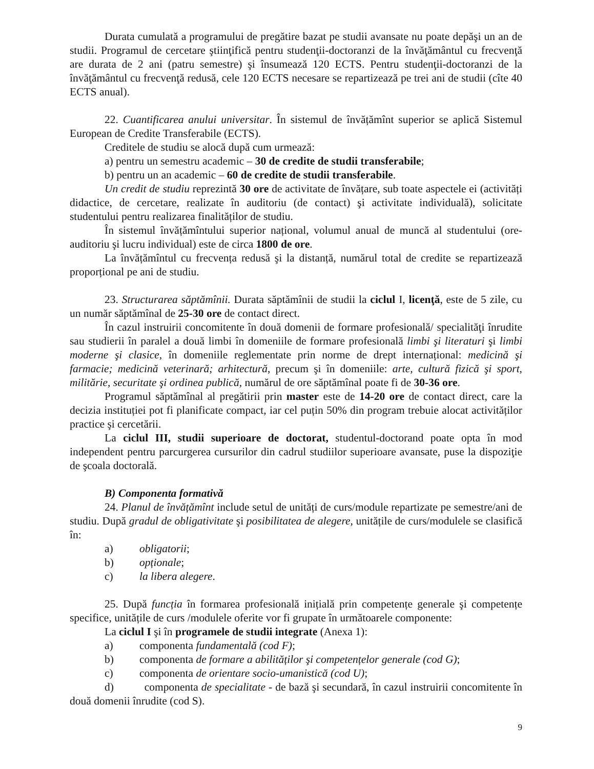Durata cumulată a programului de pregătire bazat pe studii avansate nu poate depăşi un an de studii. Programul de cercetare ştiinţifică pentru studenţii-doctoranzi de la învăţământul cu frecvenţă are durata de 2 ani (patru semestre) şi însumează 120 ECTS. Pentru studenţii-doctoranzi de la învăţământul cu frecvenţă redusă, cele 120 ECTS necesare se repartizează pe trei ani de studii (cîte 40 ECTS anual).
22. Cuantificarea anului universitar. În sistemul de învățămînt superior se aplică Sistemul European de Credite Transferabile (ECTS).
Creditele de studiu se alocă după cum urmează:
a) pentru un semestru academic – 30 de credite de studii transferabile;
b) pentru un an academic – 60 de credite de studii transferabile.
Un credit de studiu reprezintă 30 ore de activitate de învățare, sub toate aspectele ei (activități didactice, de cercetare, realizate în auditoriu (de contact) şi activitate individuală), solicitate studentului pentru realizarea finalităților de studiu.
În sistemul învățămîntului superior național, volumul anual de muncă al studentului (ore-auditoriu şi lucru individual) este de circa 1800 de ore.
La învățămîntul cu frecvența redusă şi la distanță, numărul total de credite se repartizează proporțional pe ani de studiu.
23. Structurarea săptămînii. Durata săptămînii de studii la ciclul I, licenţă, este de 5 zile, cu un număr săptămînal de 25-30 ore de contact direct.
În cazul instruirii concomitente în două domenii de formare profesională/ specialităţi înrudite sau studierii în paralel a două limbi în domeniile de formare profesională limbi şi literaturi şi limbi moderne şi clasice, în domeniile reglementate prin norme de drept internațional: medicină şi farmacie; medicină veterinară; arhitectură, precum şi în domeniile: arte, cultură fizică şi sport, militărie, securitate şi ordinea publică, numărul de ore săptămînal poate fi de 30-36 ore.
Programul săptămînal al pregătirii prin master este de 14-20 ore de contact direct, care la decizia instituției pot fi planificate compact, iar cel puțin 50% din program trebuie alocat activităților practice şi cercetării.
La ciclul III, studii superioare de doctorat, studentul-doctorand poate opta în mod independent pentru parcurgerea cursurilor din cadrul studiilor superioare avansate, puse la dispoziţie de şcoala doctorală.
B) Componenta formativă
24. Planul de învățămînt include setul de unități de curs/module repartizate pe semestre/ani de studiu. După gradul de obligativitate şi posibilitatea de alegere, unitățile de curs/modulele se clasifică în:
a) obligatorii;
b) opționale;
c) la libera alegere.
25. După funcția în formarea profesională inițială prin competențe generale şi competențe specifice, unitățile de curs /modulele oferite vor fi grupate în următoarele componente:
La ciclul I şi în programele de studii integrate (Anexa 1):
a) componenta fundamentală (cod F);
b) componenta de formare a abilităților şi competențelor generale (cod G);
c) componenta de orientare socio-umanistică (cod U);
d) componenta de specialitate - de bază şi secundară, în cazul instruirii concomitente în două domenii înrudite (cod S).
9